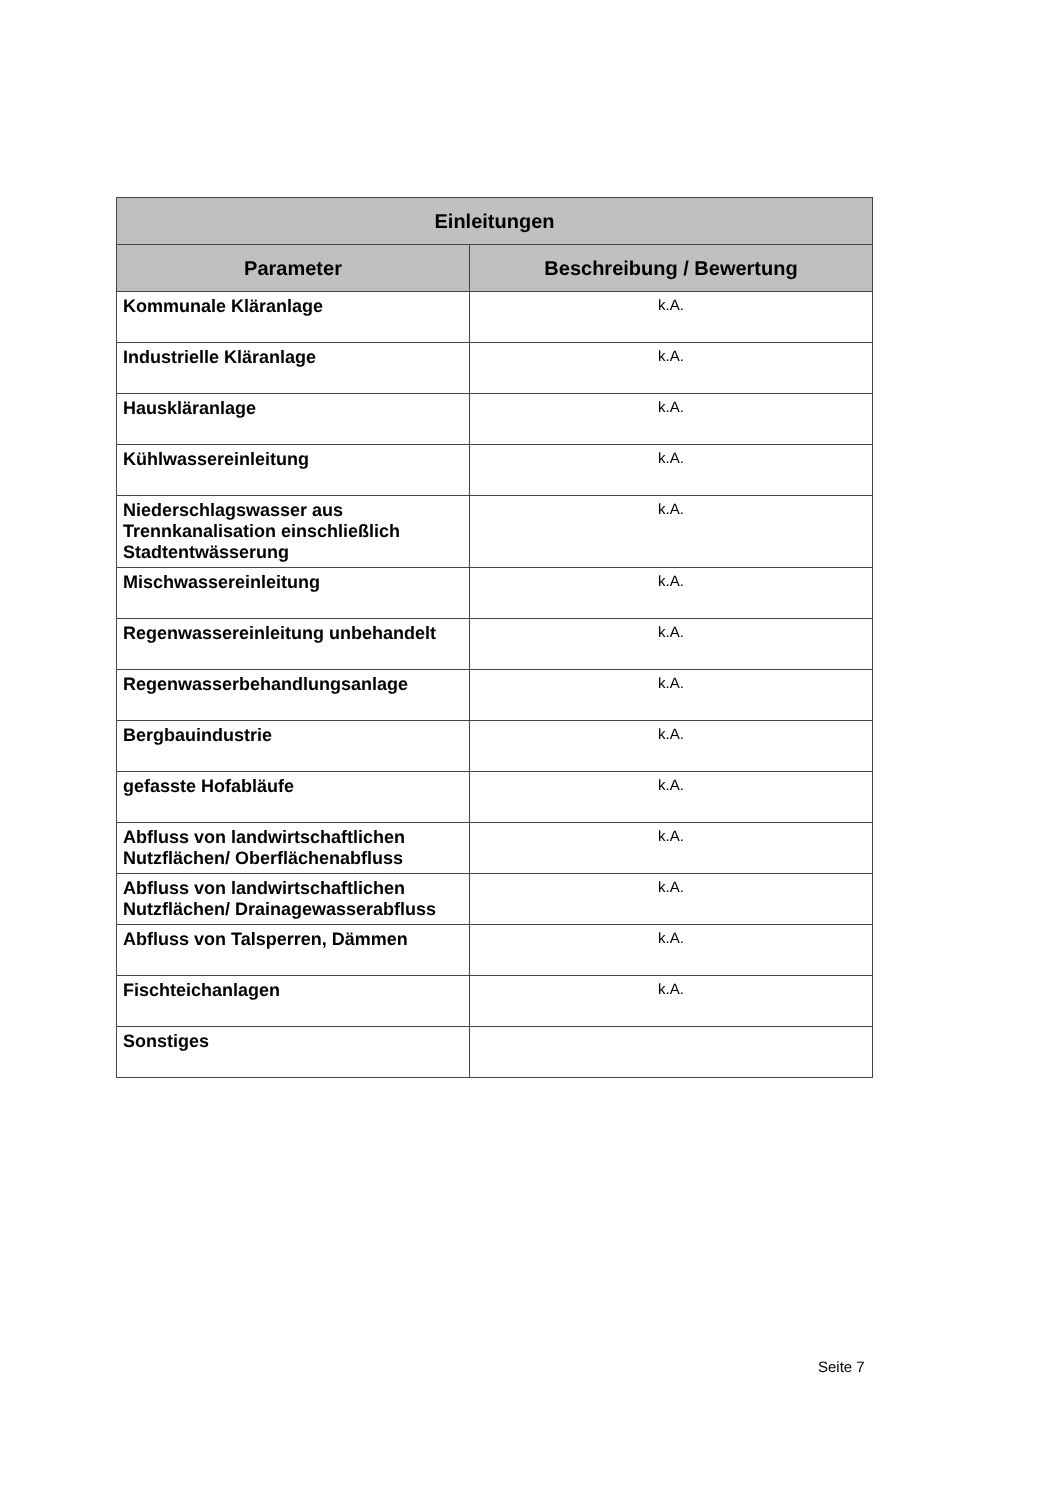| Einleitungen | |
| --- | --- |
| Parameter | Beschreibung / Bewertung |
| Kommunale Kläranlage | k.A. |
| Industrielle Kläranlage | k.A. |
| Hauskläranlage | k.A. |
| Kühlwassereinleitung | k.A. |
| Niederschlagswasser aus Trennkanalisation einschließlich Stadtentwässerung | k.A. |
| Mischwassereinleitung | k.A. |
| Regenwassereinleitung unbehandelt | k.A. |
| Regenwasserbehandlungsanlage | k.A. |
| Bergbauindustrie | k.A. |
| gefasste Hofabläufe | k.A. |
| Abfluss von landwirtschaftlichen Nutzflächen/ Oberflächenabfluss | k.A. |
| Abfluss von landwirtschaftlichen Nutzflächen/ Drainagewasserabfluss | k.A. |
| Abfluss von Talsperren, Dämmen | k.A. |
| Fischteichanlagen | k.A. |
| Sonstiges | |
Seite 7